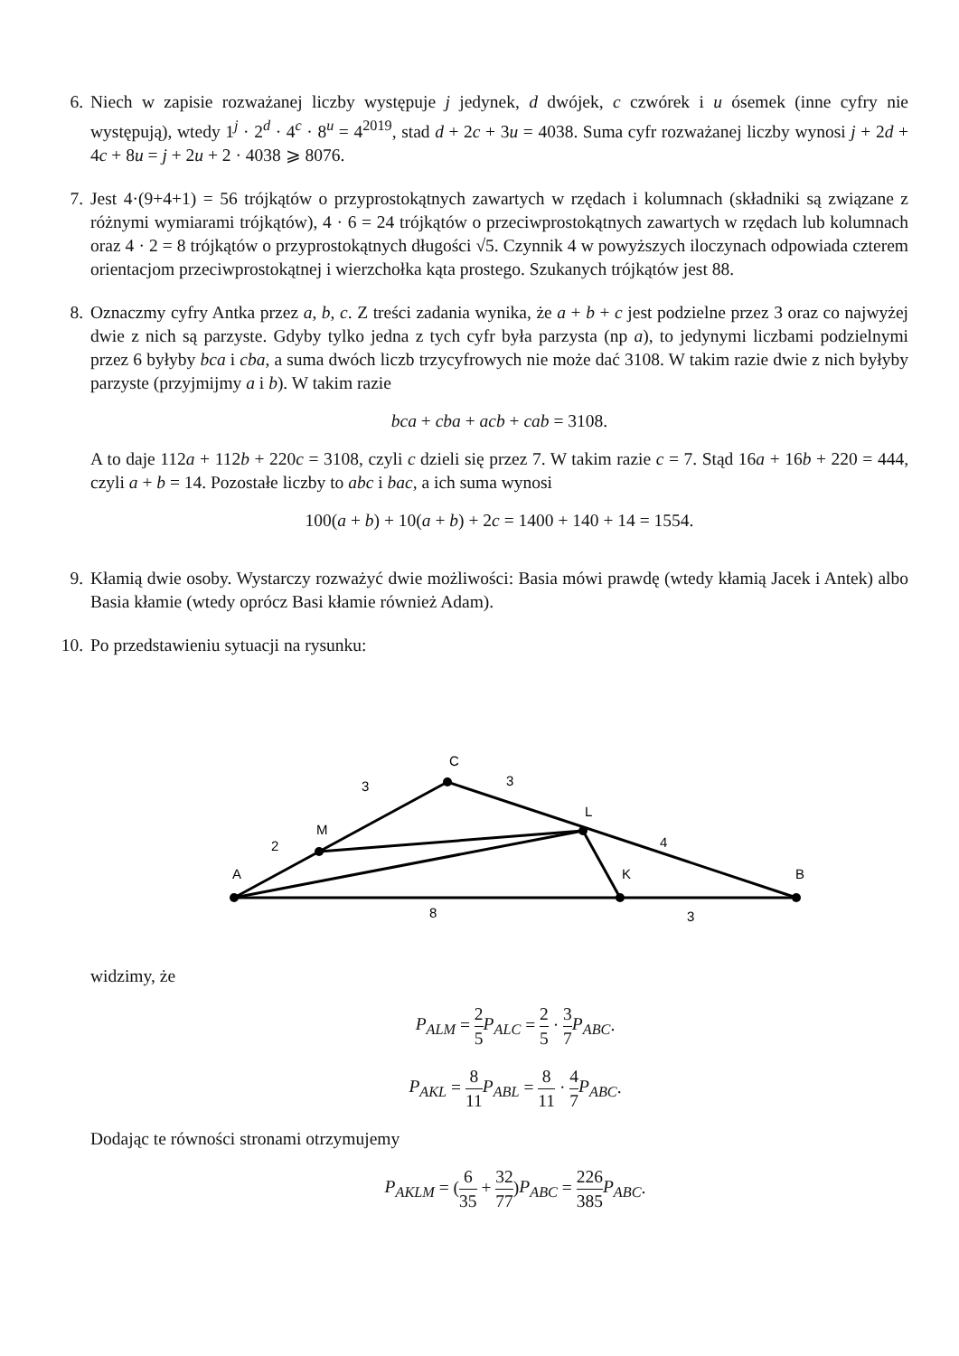6. Niech w zapisie rozważanej liczby występuje j jedynek, d dwójek, c czwórek i u ósemek (inne cyfry nie występują), wtedy 1<sup>j</sup> · 2<sup>d</sup> · 4<sup>c</sup> · 8<sup>u</sup> = 4<sup>2019</sup>, stad d + 2c + 3u = 4038. Suma cyfr rozważanej liczby wynosi j + 2d + 4c + 8u = j + 2u + 2 · 4038 ⩾ 8076.
7. Jest 4·(9+4+1) = 56 trójkątów o przyprostokątnych zawartych w rzędach i kolumnach (składniki są związane z różnymi wymiarami trójkątów), 4 · 6 = 24 trójkątów o przeciwprostokątnych zawartych w rzędach lub kolumnach oraz 4 · 2 = 8 trójkątów o przyprostokątnych długości √5. Czynnik 4 w powyższych iloczynach odpowiada czterem orientacjom przeciwprostokątnej i wierzchołka kąta prostego. Szukanych trójkątów jest 88.
8. Oznaczmy cyfry Antka przez a, b, c. Z treści zadania wynika, że a + b + c jest podzielne przez 3 oraz co najwyżej dwie z nich są parzyste. Gdyby tylko jedna z tych cyfr była parzysta (np a), to jedynymi liczbami podzielnymi przez 6 byłyby bca i cba, a suma dwóch liczb trzycyfrowych nie może dać 3108. W takim razie dwie z nich byłyby parzyste (przyjmijmy a i b). W takim razie
bca + cba + acb + cab = 3108.
A to daje 112a + 112b + 220c = 3108, czyli c dzieli się przez 7. W takim razie c = 7. Stąd 16a + 16b + 220 = 444, czyli a + b = 14. Pozostałe liczby to abc i bac, a ich suma wynosi
100(a + b) + 10(a + b) + 2c = 1400 + 140 + 14 = 1554.
9. Kłamią dwie osoby. Wystarczy rozważyć dwie możliwości: Basia mówi prawdę (wtedy kłamią Jacek i Antek) albo Basia kłamie (wtedy oprócz Basi kłamie również Adam).
10. Po przedstawieniu sytuacji na rysunku:
A
B
C
M
L
K
2
3
3
4
8
3
widzimy, że
P<sub>ALM</sub> = 2 5 P<sub>ALC</sub> = 2 5 · 3 7 P<sub>ABC</sub>.
P<sub>AKL</sub> = 8 11 P<sub>ABL</sub> = 8 11 · 4 7 P<sub>ABC</sub>.
Dodając te równości stronami otrzymujemy
P<sub>AKLM</sub> = (6 35 + 32 77)P<sub>ABC</sub> = 226 385 P<sub>ABC</sub>.